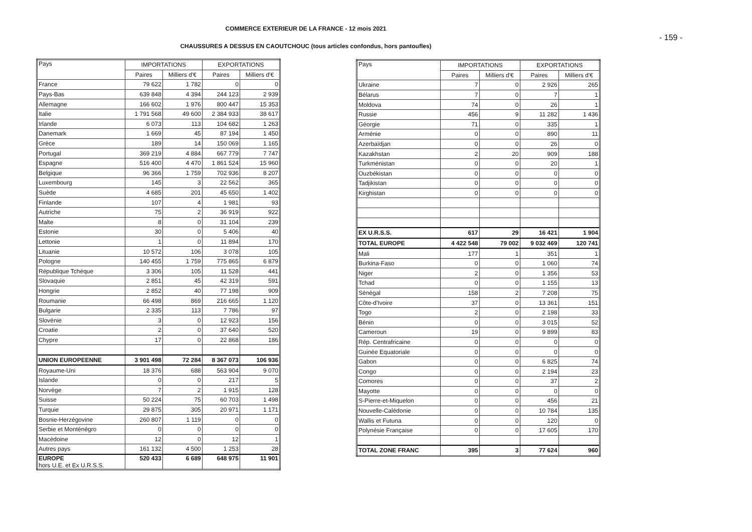COMMERCE EXTERIEUR DE LA FRANCE - 12 mois 2021
- 159 -
CHAUSSURES A DESSUS EN CAOUTCHOUC (tous articles confondus, hors pantoufles)
| Pays | IMPORTATIONS | | EXPORTATIONS | |
| --- | --- | --- | --- | --- |
| | Paires | Milliers d'€ | Paires | Milliers d'€ |
| France | 79 622 | 1 782 | 0 | 0 |
| Pays-Bas | 639 848 | 4 394 | 244 123 | 2 939 |
| Allemagne | 166 602 | 1 976 | 800 447 | 15 353 |
| Italie | 1 791 568 | 49 600 | 2 384 933 | 38 617 |
| Irlande | 6 073 | 113 | 104 682 | 1 263 |
| Danemark | 1 669 | 45 | 87 194 | 1 450 |
| Grèce | 189 | 14 | 150 069 | 1 165 |
| Portugal | 369 219 | 4 884 | 667 779 | 7 747 |
| Espagne | 516 400 | 4 470 | 1 861 524 | 15 960 |
| Belgique | 96 366 | 1 759 | 702 936 | 8 207 |
| Luxembourg | 145 | 3 | 22 562 | 365 |
| Suède | 4 685 | 201 | 45 650 | 1 402 |
| Finlande | 107 | 4 | 1 981 | 93 |
| Autriche | 75 | 2 | 36 919 | 922 |
| Malte | 8 | 0 | 31 104 | 239 |
| Estonie | 30 | 0 | 5 406 | 40 |
| Lettonie | 1 | 0 | 11 894 | 170 |
| Lituanie | 10 572 | 106 | 3 078 | 105 |
| Pologne | 140 455 | 1 759 | 775 865 | 6 879 |
| République Tchèque | 3 306 | 105 | 11 528 | 441 |
| Slovaquie | 2 851 | 45 | 42 319 | 591 |
| Hongrie | 2 852 | 40 | 77 198 | 909 |
| Roumanie | 66 498 | 869 | 216 665 | 1 120 |
| Bulgarie | 2 335 | 113 | 7 786 | 97 |
| Slovénie | 3 | 0 | 12 923 | 156 |
| Croatie | 2 | 0 | 37 640 | 520 |
| Chypre | 17 | 0 | 22 868 | 186 |
| UNION EUROPEENNE | 3 901 498 | 72 284 | 8 367 073 | 106 936 |
| Royaume-Uni | 18 376 | 688 | 563 904 | 9 070 |
| Islande | 0 | 0 | 217 | 5 |
| Norvège | 7 | 2 | 1 915 | 128 |
| Suisse | 50 224 | 75 | 60 703 | 1 498 |
| Turquie | 29 875 | 305 | 20 971 | 1 171 |
| Bosnie-Herzégovine | 260 807 | 1 119 | 0 | 0 |
| Serbie et Monténégro | 0 | 0 | 0 | 0 |
| Macédoine | 12 | 0 | 12 | 1 |
| Autres pays | 161 132 | 4 500 | 1 253 | 28 |
| EUROPE hors U.E. et Ex U.R.S.S. | 520 433 | 6 689 | 648 975 | 11 901 |
| Pays | IMPORTATIONS | | EXPORTATIONS | |
| --- | --- | --- | --- | --- |
| | Paires | Milliers d'€ | Paires | Milliers d'€ |
| Ukraine | 7 | 0 | 2 926 | 265 |
| Bélarus | 7 | 0 | 7 | 1 |
| Moldova | 74 | 0 | 26 | 1 |
| Russie | 456 | 9 | 11 282 | 1 436 |
| Géorgie | 71 | 0 | 335 | 1 |
| Arménie | 0 | 0 | 890 | 11 |
| Azerbaïdjan | 0 | 0 | 26 | 0 |
| Kazakhstan | 2 | 20 | 909 | 188 |
| Turkménistan | 0 | 0 | 20 | 1 |
| Ouzbékistan | 0 | 0 | 0 | 0 |
| Tadjikistan | 0 | 0 | 0 | 0 |
| Kirghistan | 0 | 0 | 0 | 0 |
| EX U.R.S.S. | 617 | 29 | 16 421 | 1 904 |
| TOTAL EUROPE | 4 422 548 | 79 002 | 9 032 469 | 120 741 |
| Mali | 177 | 1 | 351 | 1 |
| Burkina-Faso | 0 | 0 | 1 060 | 74 |
| Niger | 2 | 0 | 1 356 | 53 |
| Tchad | 0 | 0 | 1 155 | 13 |
| Sénégal | 158 | 2 | 7 208 | 75 |
| Côte-d'Ivoire | 37 | 0 | 13 361 | 151 |
| Togo | 2 | 0 | 2 198 | 33 |
| Bénin | 0 | 0 | 3 015 | 52 |
| Cameroun | 19 | 0 | 9 899 | 83 |
| Rép. Centrafricaine | 0 | 0 | 0 | 0 |
| Guinée Equatoriale | 0 | 0 | 0 | 0 |
| Gabon | 0 | 0 | 6 825 | 74 |
| Congo | 0 | 0 | 2 194 | 23 |
| Comores | 0 | 0 | 37 | 2 |
| Mayotte | 0 | 0 | 0 | 0 |
| S-Pierre-et-Miquelon | 0 | 0 | 456 | 21 |
| Nouvelle-Calédonie | 0 | 0 | 10 784 | 135 |
| Wallis et Futuna | 0 | 0 | 120 | 0 |
| Polynésie Française | 0 | 0 | 17 605 | 170 |
| TOTAL ZONE FRANC | 395 | 3 | 77 624 | 960 |